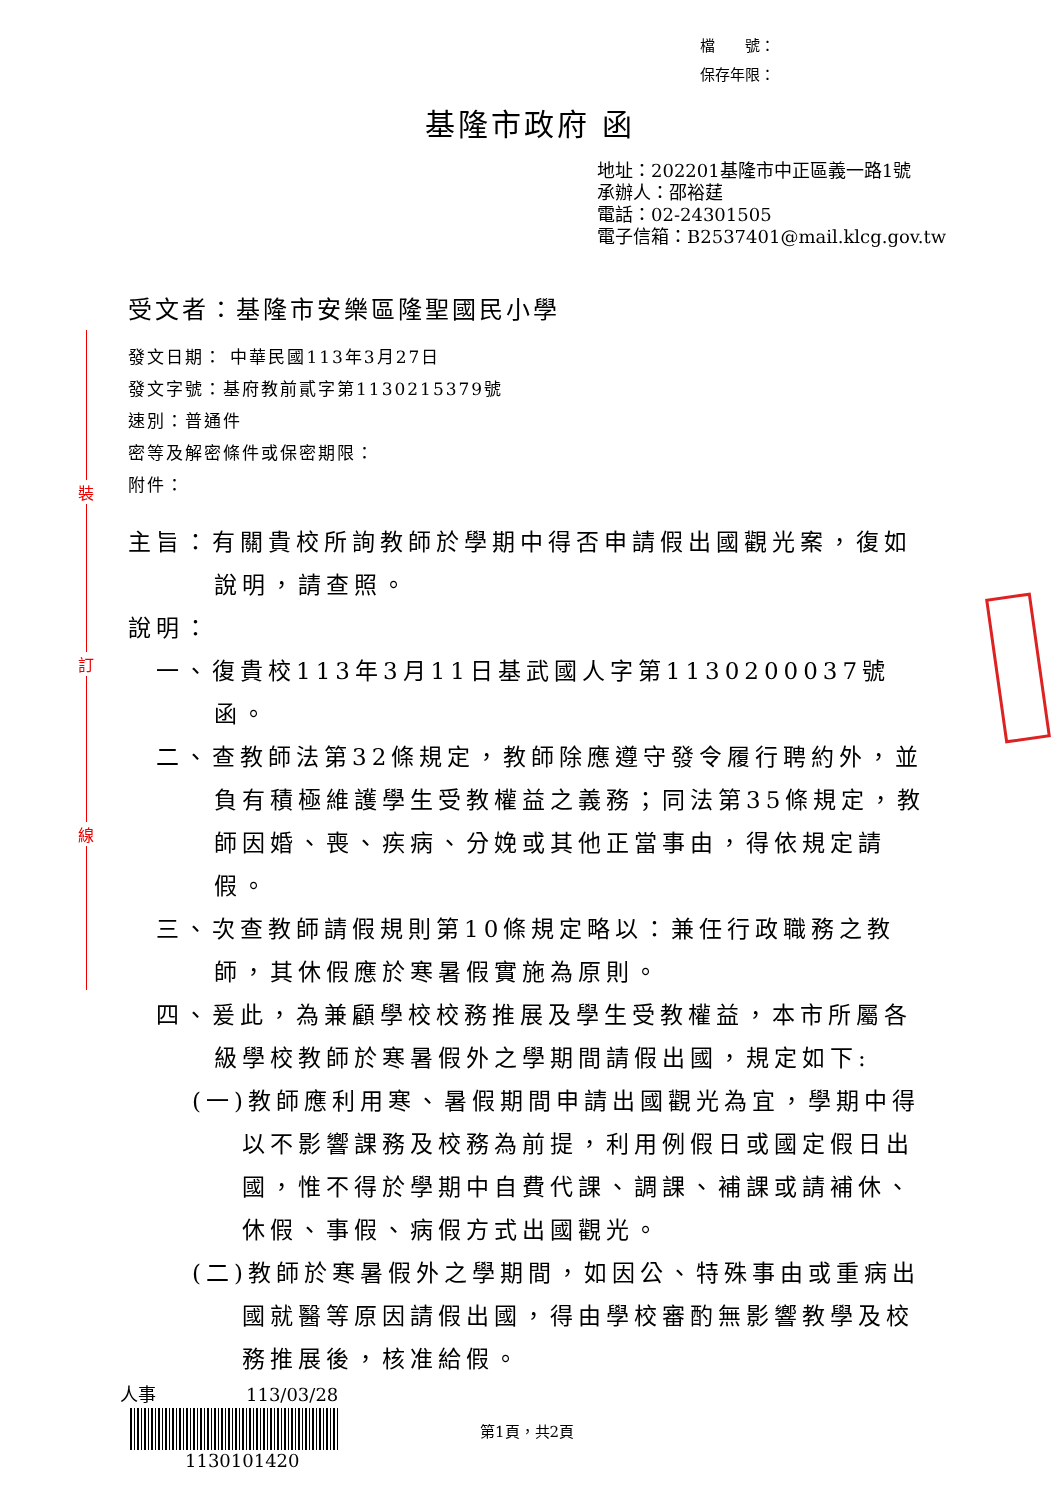檔　　號：
保存年限：
基隆市政府 函
地址：202201基隆市中正區義一路1號
承辦人：邵裕莛
電話：02-24301505
電子信箱：B2537401@mail.klcg.gov.tw
裝
訂
線
受文者：基隆市安樂區隆聖國民小學
發文日期： 中華民國113年3月27日
發文字號：基府教前貳字第1130215379號
速別：普通件
密等及解密條件或保密期限：
附件：
主旨：有關貴校所詢教師於學期中得否申請假出國觀光案，復如說明，請查照。
說明：
一、復貴校113年3月11日基武國人字第1130200037號函。
二、查教師法第32條規定，教師除應遵守發令履行聘約外，並負有積極維護學生受教權益之義務；同法第35條規定，教師因婚、喪、疾病、分娩或其他正當事由，得依規定請假。
三、次查教師請假規則第10條規定略以：兼任行政職務之教師，其休假應於寒暑假實施為原則。
四、爰此，為兼顧學校校務推展及學生受教權益，本市所屬各級學校教師於寒暑假外之學期間請假出國，規定如下:
(一)教師應利用寒、暑假期間申請出國觀光為宜，學期中得以不影響課務及校務為前提，利用例假日或國定假日出國，惟不得於學期中自費代課、調課、補課或請補休、休假、事假、病假方式出國觀光。
(二)教師於寒暑假外之學期間，如因公、特殊事由或重病出國就醫等原因請假出國，得由學校審酌無影響教學及校務推展後，核准給假。
人事　　　　　113/03/28
1130101420
第1頁，共2頁